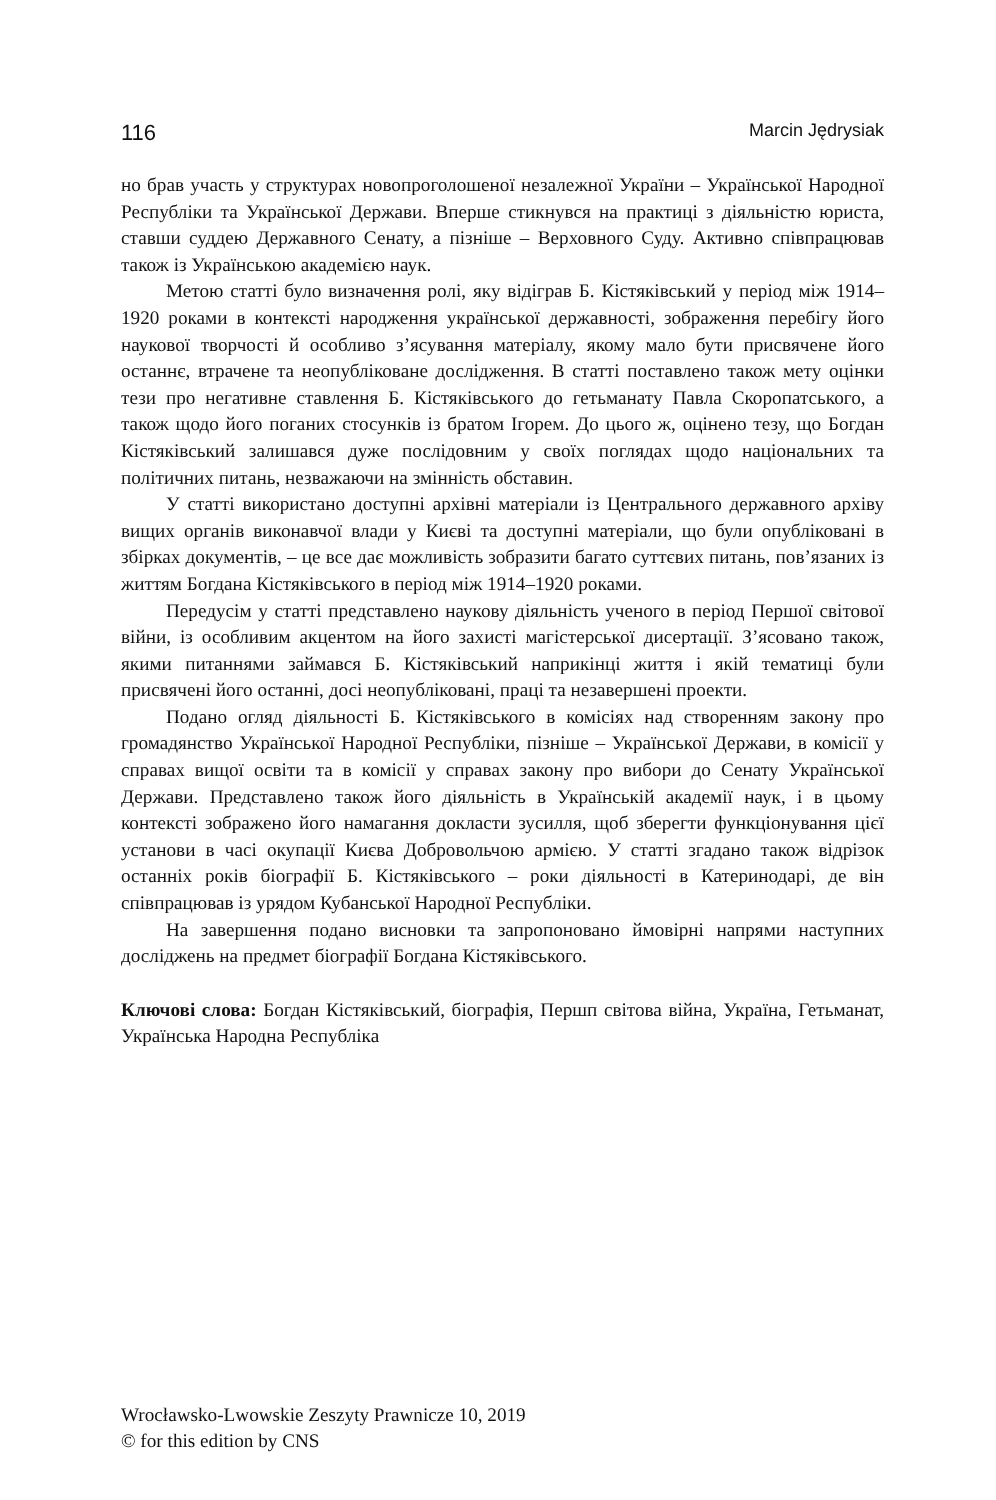116 Marcin Jędrysiak
но брав участь у структурах новопроголошеної незалежної України – Української Народної Республіки та Української Держави. Вперше стикнувся на практиці з діяльністю юриста, ставши суддею Державного Сенату, а пізніше – Верховного Суду. Активно співпрацював також із Українською академією наук.
Метою статті було визначення ролі, яку відіграв Б. Кістяківський у період між 1914–1920 роками в контексті народження української державності, зобра­ження перебігу його наукової творчості й особливо з’ясування матеріалу, якому мало бути присвячене його останнє, втрачене та неопубліковане дослідження. В статті поставлено також мету оцінки тези про негативне ставлення Б. Кістяківського до гетьманату Павла Скоропатського, а також щодо його поганих стосунків із братом Іго­рем. До цього ж, оцінено тезу, що Богдан Кістяківський залишався дуже послідовним у своїх поглядах щодо національних та політичних питань, незважаючи на змінність обставин.
У статті використано доступні архівні матеріали із Центрального державного архіву вищих органів виконавчої влади у Києві та доступні матеріали, що були опубліковані в збірках документів, – це все дає можливість зобразити багато сут­тєвих питань, пов’язаних із життям Богдана Кістяківського в період між 1914–1920 роками.
Передусім у статті представлено наукову діяльність ученого в період Першої світової війни, із особливим акцентом на його захисті магістерської дисертації. З’ясовано також, якими питаннями займався Б. Кістяківський наприкінці життя і якій тематиці були присвячені його останні, досі неопубліковані, праці та незаве­ршені проекти.
Подано огляд діяльності Б. Кістяківського в комісіях над створенням закону про громадянство Української Народної Республіки, пізніше – Української Держа­ви, в комісії у справах вищої освіти та в комісії у справах закону про вибори до Сенату Української Держави. Представлено також його діяльність в Українській академії наук, і в цьому контексті зображено його намагання докласти зусилля, щоб зберегти функціонування цієї установи в часі окупації Києва Добровольчою армією. У статті згадано також відрізок останніх років біографії Б. Кістяківсько­го – роки діяльності в Катеринодарі, де він співпрацював із урядом Кубанської Народної Республіки.
На завершення подано висновки та запропоновано ймовірні напрями наступ­них досліджень на предмет біографії Богдана Кістяківського.
Ключові слова: Богдан Кістяківський, біографія, Першп світова війна, Україна, Гетьманат, Українська Народна Республіка
Wrocławsko-Lwowskie Zeszyty Prawnicze 10, 2019
© for this edition by CNS